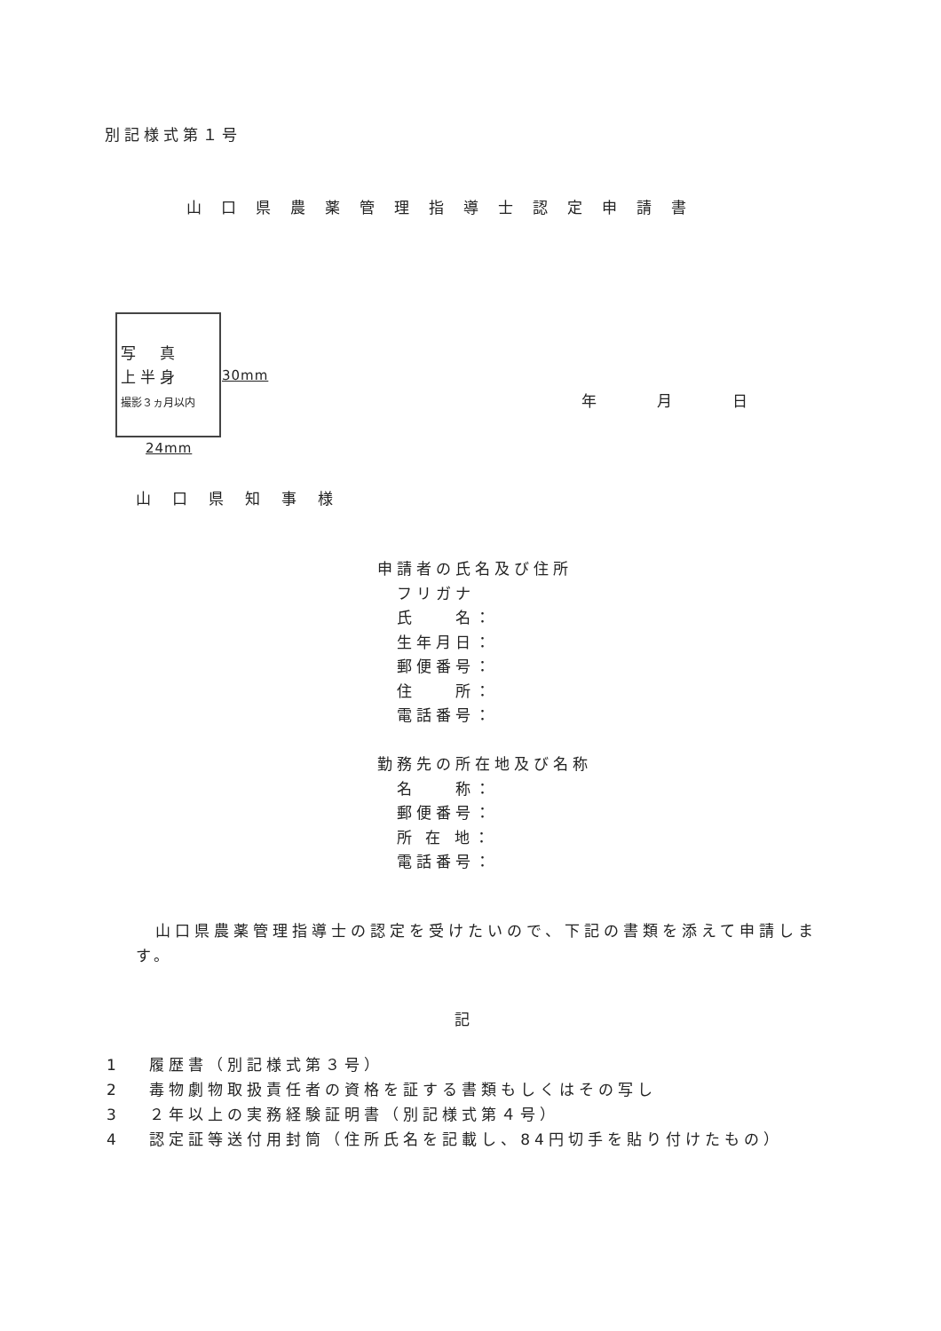別記様式第１号
山口県農薬管理指導士認定申請書
写　真
上半身
撮影３ヵ月以内
30mm
24mm
年　　　　月　　　　日
山口県知事様
申請者の氏名及び住所
　フリガナ
　氏　　名：
　生年月日：
　郵便番号：
　住　　所：
　電話番号：
勤務先の所在地及び名称
　名　　称：
　郵便番号：
　所 在 地：
　電話番号：
　山口県農薬管理指導士の認定を受けたいので、下記の書類を添えて申請します。
記
1　 履歴書（別記様式第３号）
2　 毒物劇物取扱責任者の資格を証する書類もしくはその写し
3　 ２年以上の実務経験証明書（別記様式第４号）
4　 認定証等送付用封筒（住所氏名を記載し、84円切手を貼り付けたもの）